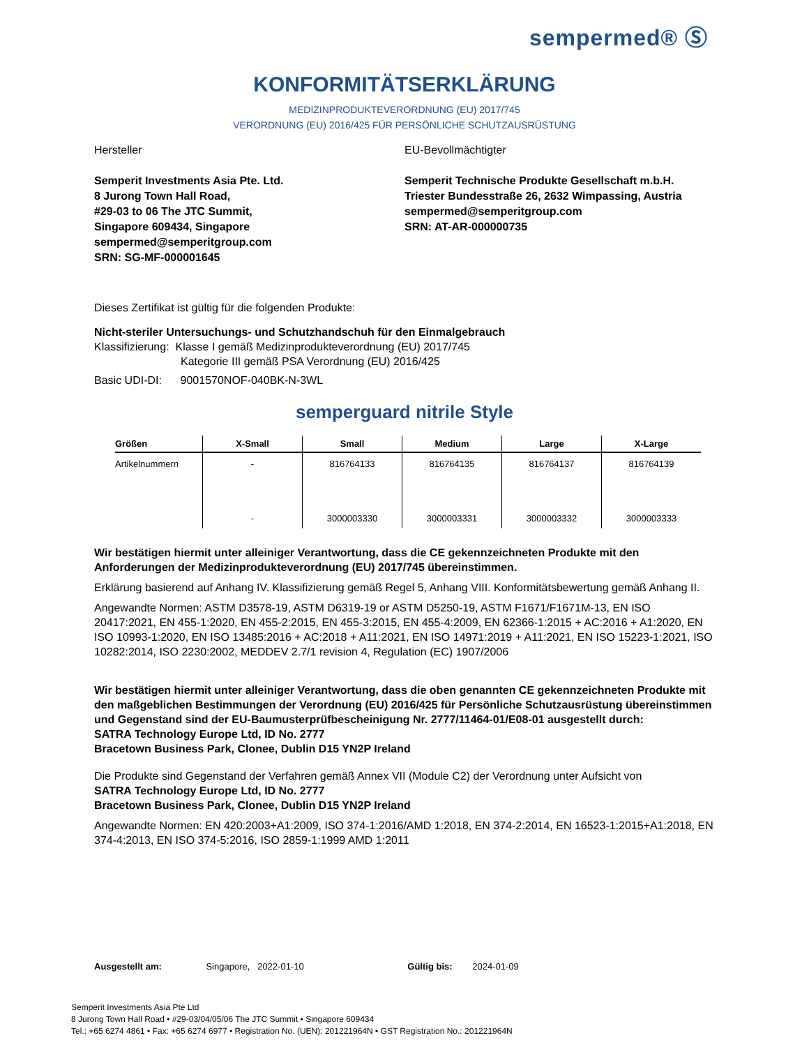sempermed® Ⓢ
KONFORMITÄTSERKLÄRUNG
MEDIZINPRODUKTEVERORDNUNG (EU) 2017/745
VERORDNUNG (EU) 2016/425 FÜR PERSÖNLICHE SCHUTZAUSRÜSTUNG
Hersteller
Semperit Investments Asia Pte. Ltd.
8 Jurong Town Hall Road,
#29-03 to 06 The JTC Summit,
Singapore 609434, Singapore
sempermed@semperitgroup.com
SRN: SG-MF-000001645
EU-Bevollmächtigter
Semperit Technische Produkte Gesellschaft m.b.H.
Triester Bundesstraße 26, 2632 Wimpassing, Austria
sempermed@semperitgroup.com
SRN: AT-AR-000000735
Dieses Zertifikat ist gültig für die folgenden Produkte:
Nicht-steriler Untersuchungs- und Schutzhandschuh für den Einmalgebrauch
Klassifizierung: Klasse I gemäß Medizinprodukteverordnung (EU) 2017/745
Kategorie III gemäß PSA Verordnung (EU) 2016/425
Basic UDI-DI: 9001570NOF-040BK-N-3WL
semperguard nitrile Style
| Größen | X-Small | Small | Medium | Large | X-Large |
| --- | --- | --- | --- | --- | --- |
| Artikelnummern | - | 816764133 | 816764135 | 816764137 | 816764139 |
| | - | 3000003330 | 3000003331 | 3000003332 | 3000003333 |
Wir bestätigen hiermit unter alleiniger Verantwortung, dass die CE gekennzeichneten Produkte mit den Anforderungen der Medizinprodukteverordnung (EU) 2017/745 übereinstimmen.
Erklärung basierend auf Anhang IV. Klassifizierung gemäß Regel 5, Anhang VIII. Konformitätsbewertung gemäß Anhang II.
Angewandte Normen: ASTM D3578-19, ASTM D6319-19 or ASTM D5250-19, ASTM F1671/F1671M-13, EN ISO 20417:2021, EN 455-1:2020, EN 455-2:2015, EN 455-3:2015, EN 455-4:2009, EN 62366-1:2015 + AC:2016 + A1:2020, EN ISO 10993-1:2020, EN ISO 13485:2016 + AC:2018 + A11:2021, EN ISO 14971:2019 + A11:2021, EN ISO 15223-1:2021, ISO 10282:2014, ISO 2230:2002, MEDDEV 2.7/1 revision 4, Regulation (EC) 1907/2006
Wir bestätigen hiermit unter alleiniger Verantwortung, dass die oben genannten CE gekennzeichneten Produkte mit den maßgeblichen Bestimmungen der Verordnung (EU) 2016/425 für Persönliche Schutzausrüstung übereinstimmen und Gegenstand sind der EU-Baumusterprüfbescheinigung Nr. 2777/11464-01/E08-01 ausgestellt durch:
SATRA Technology Europe Ltd, ID No. 2777
Bracetown Business Park, Clonee, Dublin D15 YN2P Ireland
Die Produkte sind Gegenstand der Verfahren gemäß Annex VII (Module C2) der Verordnung unter Aufsicht von
SATRA Technology Europe Ltd, ID No. 2777
Bracetown Business Park, Clonee, Dublin D15 YN2P Ireland
Angewandte Normen: EN 420:2003+A1:2009, ISO 374-1:2016/AMD 1:2018, EN 374-2:2014, EN 16523-1:2015+A1:2018, EN 374-4:2013, EN ISO 374-5:2016, ISO 2859-1:1999 AMD 1:2011
Ausgestellt am: Singapore, 2022-01-10 Gültig bis: 2024-01-09
Semperit Investments Asia Pte Ltd
8 Jurong Town Hall Road • #29-03/04/05/06 The JTC Summit • Singapore 609434
Tel.: +65 6274 4861 • Fax: +65 6274 6977 • Registration No. (UEN): 201221964N • GST Registration No.: 201221964N